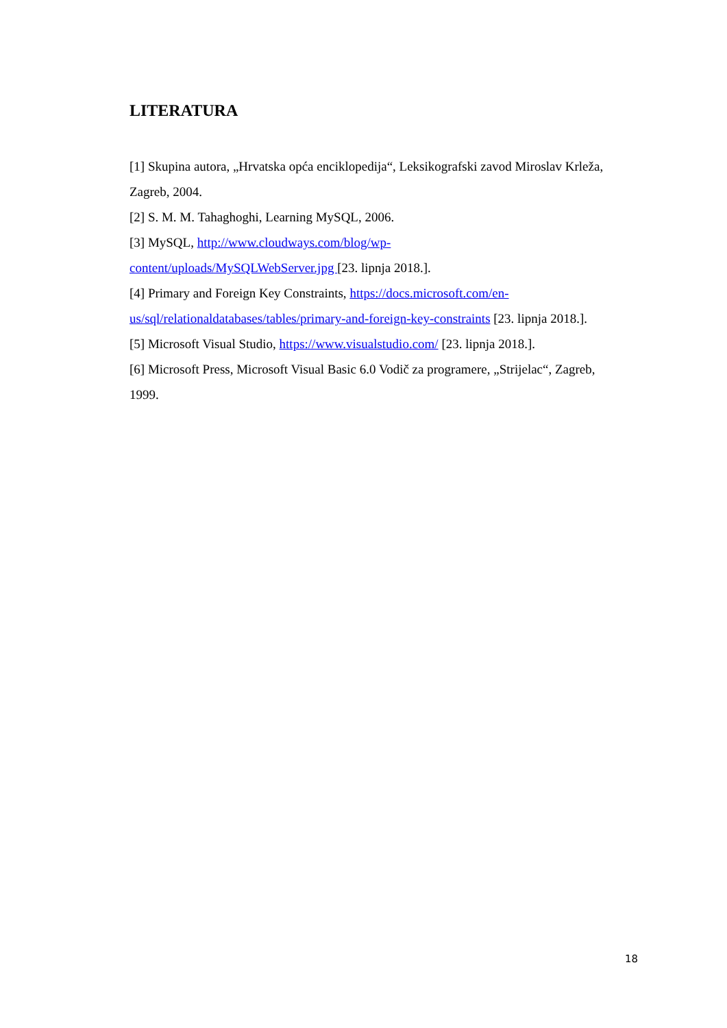LITERATURA
[1] Skupina autora, „Hrvatska opća enciklopedija“, Leksikografski zavod Miroslav Krleža, Zagreb, 2004.
[2] S. M. M. Tahaghoghi, Learning MySQL, 2006.
[3] MySQL, http://www.cloudways.com/blog/wp-
content/uploads/MySQLWebServer.jpg [23. lipnja 2018.].
[4] Primary and Foreign Key Constraints, https://docs.microsoft.com/en-
us/sql/relationaldatabases/tables/primary-and-foreign-key-constraints [23. lipnja 2018.].
[5] Microsoft Visual Studio, https://www.visualstudio.com/ [23. lipnja 2018.].
[6] Microsoft Press, Microsoft Visual Basic 6.0 Vodič za programere, „Strijelac“, Zagreb, 1999.
18